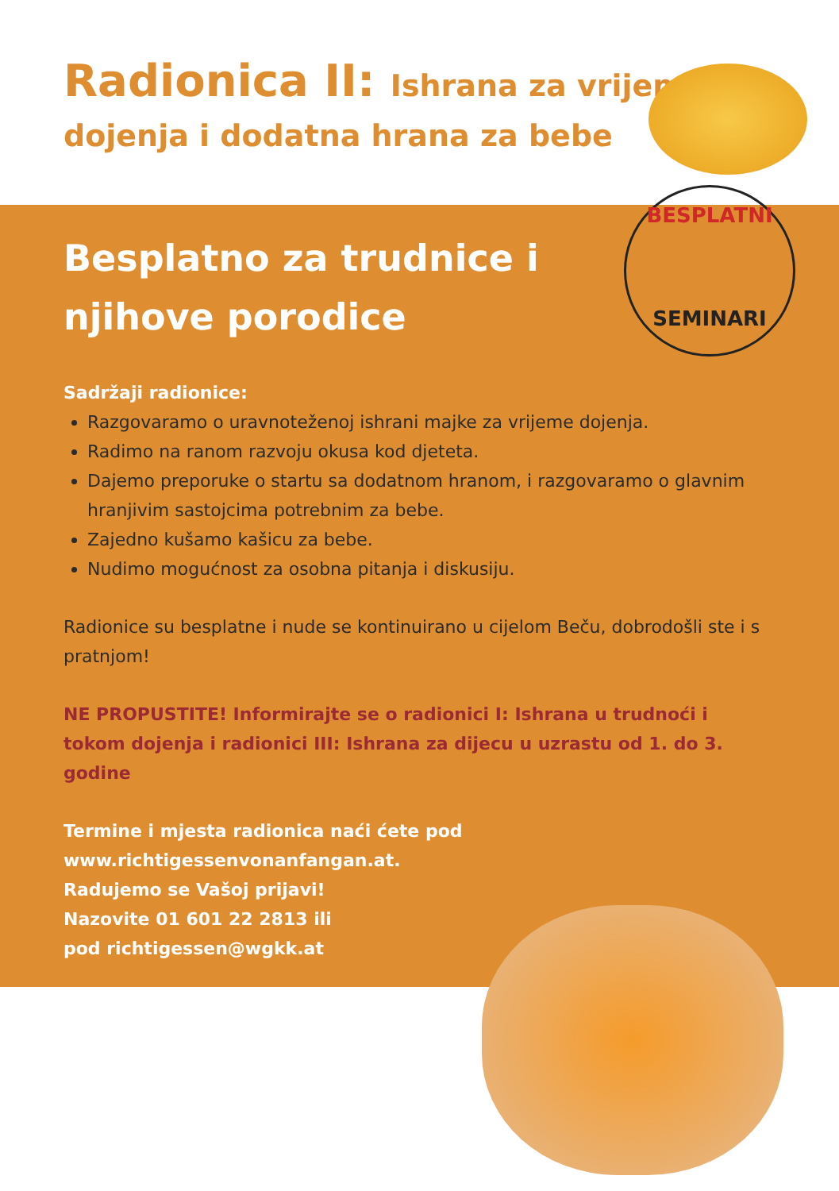Radionica II: Ishrana za vrijeme
dojenja i dodatna hrana za bebe
BESPLATNI
SEMINARI
Besplatno za trudnice i njihove porodice
Sadržaji radionice:
Razgovaramo o uravnoteženoj ishrani majke za vrijeme dojenja.
Radimo na ranom razvoju okusa kod djeteta.
Dajemo preporuke o startu sa dodatnom hranom, i razgovaramo o glavnim hranjivim sastojcima potrebnim za bebe.
Zajedno kušamo kašicu za bebe.
Nudimo mogućnost za osobna pitanja i diskusiju.
Radionice su besplatne i nude se kontinuirano u cijelom Beču, dobrodošli ste i s pratnjom!
NE PROPUSTITE! Informirajte se o radionici I: Ishrana u trudnoći i tokom dojenja i radionici III: Ishrana za dijecu u uzrastu od 1. do 3. godine
Termine i mjesta radionica naći ćete pod
www.richtigessenvonanfangan.at.
Radujemo se Vašoj prijavi!
Nazovite 01 601 22 2813 ili
pod richtigessen@wgkk.at